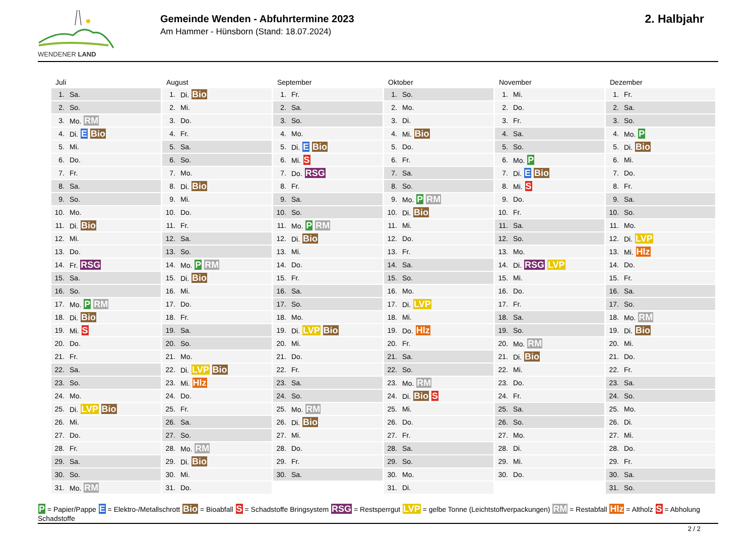WENDENER LAND
Gemeinde Wenden - Abfuhrtermine 2023
Am Hammer - Hünsborn (Stand: 18.07.2024)
2. Halbjahr
Juli
| 1. | Sa. |
| 2. | So. |
| 3. | Mo. RM |
| 4. | Di. E Bio |
| 5. | Mi. |
| 6. | Do. |
| 7. | Fr. |
| 8. | Sa. |
| 9. | So. |
| 10. | Mo. |
| 11. | Di. Bio |
| 12. | Mi. |
| 13. | Do. |
| 14. | Fr. RSG |
| 15. | Sa. |
| 16. | So. |
| 17. | Mo. P RM |
| 18. | Di. Bio |
| 19. | Mi. S |
| 20. | Do. |
| 21. | Fr. |
| 22. | Sa. |
| 23. | So. |
| 24. | Mo. |
| 25. | Di. LVP Bio |
| 26. | Mi. |
| 27. | Do. |
| 28. | Fr. |
| 29. | Sa. |
| 30. | So. |
| 31. | Mo. RM |
August
| 1. | Di. Bio |
| 2. | Mi. |
| 3. | Do. |
| 4. | Fr. |
| 5. | Sa. |
| 6. | So. |
| 7. | Mo. |
| 8. | Di. Bio |
| 9. | Mi. |
| 10. | Do. |
| 11. | Fr. |
| 12. | Sa. |
| 13. | So. |
| 14. | Mo. P RM |
| 15. | Di. Bio |
| 16. | Mi. |
| 17. | Do. |
| 18. | Fr. |
| 19. | Sa. |
| 20. | So. |
| 21. | Mo. |
| 22. | Di. LVP Bio |
| 23. | Mi. Hlz |
| 24. | Do. |
| 25. | Fr. |
| 26. | Sa. |
| 27. | So. |
| 28. | Mo. RM |
| 29. | Di. Bio |
| 30. | Mi. |
| 31. | Do. |
September
| 1. | Fr. |
| 2. | Sa. |
| 3. | So. |
| 4. | Mo. |
| 5. | Di. E Bio |
| 6. | Mi. S |
| 7. | Do. RSG |
| 8. | Fr. |
| 9. | Sa. |
| 10. | So. |
| 11. | Mo. P RM |
| 12. | Di. Bio |
| 13. | Mi. |
| 14. | Do. |
| 15. | Fr. |
| 16. | Sa. |
| 17. | So. |
| 18. | Mo. |
| 19. | Di. LVP Bio |
| 20. | Mi. |
| 21. | Do. |
| 22. | Fr. |
| 23. | Sa. |
| 24. | So. |
| 25. | Mo. RM |
| 26. | Di. Bio |
| 27. | Mi. |
| 28. | Do. |
| 29. | Fr. |
| 30. | Sa. |
Oktober
| 1. | So. |
| 2. | Mo. |
| 3. | Di. |
| 4. | Mi. Bio |
| 5. | Do. |
| 6. | Fr. |
| 7. | Sa. |
| 8. | So. |
| 9. | Mo. P RM |
| 10. | Di. Bio |
| 11. | Mi. |
| 12. | Do. |
| 13. | Fr. |
| 14. | Sa. |
| 15. | So. |
| 16. | Mo. |
| 17. | Di. LVP |
| 18. | Mi. |
| 19. | Do. Hlz |
| 20. | Fr. |
| 21. | Sa. |
| 22. | So. |
| 23. | Mo. RM |
| 24. | Di. Bio S |
| 25. | Mi. |
| 26. | Do. |
| 27. | Fr. |
| 28. | Sa. |
| 29. | So. |
| 30. | Mo. |
| 31. | Di. |
November
| 1. | Mi. |
| 2. | Do. |
| 3. | Fr. |
| 4. | Sa. |
| 5. | So. |
| 6. | Mo. P |
| 7. | Di. E Bio |
| 8. | Mi. S |
| 9. | Do. |
| 10. | Fr. |
| 11. | Sa. |
| 12. | So. |
| 13. | Mo. |
| 14. | Di. RSG LVP |
| 15. | Mi. |
| 16. | Do. |
| 17. | Fr. |
| 18. | Sa. |
| 19. | So. |
| 20. | Mo. RM |
| 21. | Di. Bio |
| 22. | Mi. |
| 23. | Do. |
| 24. | Fr. |
| 25. | Sa. |
| 26. | So. |
| 27. | Mo. |
| 28. | Di. |
| 29. | Mi. |
| 30. | Do. |
Dezember
| 1. | Fr. |
| 2. | Sa. |
| 3. | So. |
| 4. | Mo. P |
| 5. | Di. Bio |
| 6. | Mi. |
| 7. | Do. |
| 8. | Fr. |
| 9. | Sa. |
| 10. | So. |
| 11. | Mo. |
| 12. | Di. LVP |
| 13. | Mi. Hlz |
| 14. | Do. |
| 15. | Fr. |
| 16. | Sa. |
| 17. | So. |
| 18. | Mo. RM |
| 19. | Di. Bio |
| 20. | Mi. |
| 21. | Do. |
| 22. | Fr. |
| 23. | Sa. |
| 24. | So. |
| 25. | Mo. |
| 26. | Di. |
| 27. | Mi. |
| 28. | Do. |
| 29. | Fr. |
| 30. | Sa. |
| 31. | So. |
P = Papier/Pappe E = Elektro-/Metallschrott Bio = Bioabfall S = Schadstoffe Bringsystem RSG = Restsperrgut LVP = gelbe Tonne (Leichtstoffverpackungen) RM = Restabfall Hlz = Altholz S = Abholung Schadstoffe
2 / 2